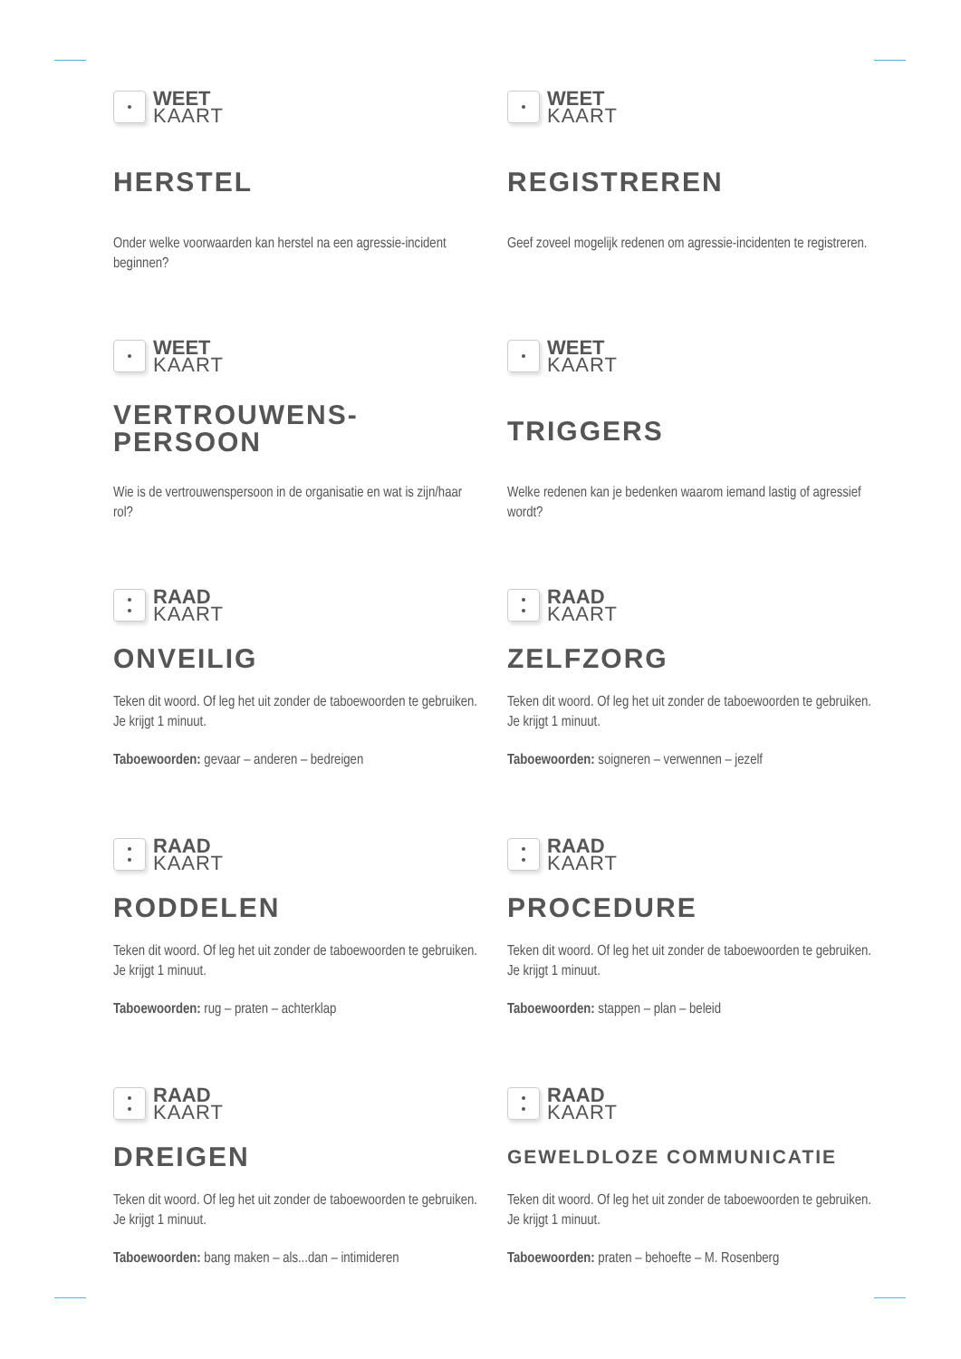WEET
KAART
HERSTEL
Onder welke voorwaarden kan herstel na een agressie-incident beginnen?
WEET
KAART
REGISTREREN
Geef zoveel mogelijk redenen om agressie-incidenten te registreren.
WEET
KAART
VERTROUWENS-
PERSOON
Wie is de vertrouwenspersoon in de organisatie en wat is zijn/haar rol?
WEET
KAART
TRIGGERS
Welke redenen kan je bedenken waarom iemand lastig of agressief wordt?
RAAD
KAART
ONVEILIG
Teken dit woord. Of leg het uit zonder de taboewoorden te gebruiken. Je krijgt 1 minuut.
Taboewoorden: gevaar – anderen – bedreigen
RAAD
KAART
ZELFZORG
Teken dit woord. Of leg het uit zonder de taboewoorden te gebruiken. Je krijgt 1 minuut.
Taboewoorden: soigneren – verwennen – jezelf
RAAD
KAART
RODDELEN
Teken dit woord. Of leg het uit zonder de taboewoorden te gebruiken. Je krijgt 1 minuut.
Taboewoorden: rug – praten – achterklap
RAAD
KAART
PROCEDURE
Teken dit woord. Of leg het uit zonder de taboewoorden te gebruiken. Je krijgt 1 minuut.
Taboewoorden: stappen – plan – beleid
RAAD
KAART
DREIGEN
Teken dit woord. Of leg het uit zonder de taboewoorden te gebruiken. Je krijgt 1 minuut.
Taboewoorden: bang maken – als...dan – intimideren
RAAD
KAART
GEWELDLOZE COMMUNICATIE
Teken dit woord. Of leg het uit zonder de taboewoorden te gebruiken. Je krijgt 1 minuut.
Taboewoorden: praten – behoefte – M. Rosenberg